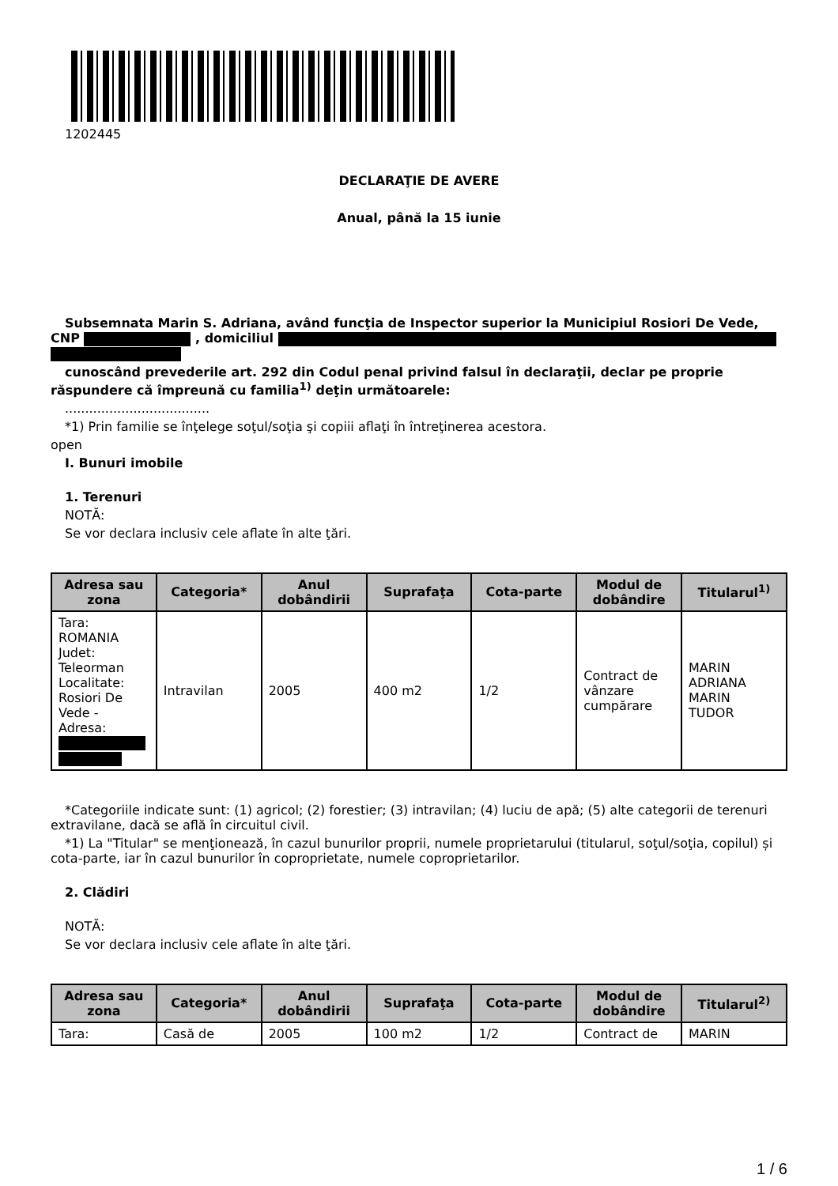1202445
DECLARAŢIE DE AVERE
Anual, până la 15 iunie
Subsemnata Marin S. Adriana, având funcţia de Inspector superior la Municipiul Rosiori De Vede, CNP , domiciliul
cunoscând prevederile art. 292 din Codul penal privind falsul în declaraţii, declar pe proprie răspundere că împreună cu familia<sup>1)</sup> deţin următoarele:
....................................
*1) Prin familie se înţelege soţul/soţia şi copiii aflaţi în întreţinerea acestora.
open
I. Bunuri imobile
1. Terenuri
NOTĂ:
Se vor declara inclusiv cele aflate în alte ţări.
| Adresa sau zona | Categoria* | Anul dobândirii | Suprafaţa | Cota-parte | Modul de dobândire | Titularul<sup>1)</sup> |
| --- | --- | --- | --- | --- | --- | --- |
| Tara: ROMANIA Judet: Teleorman Localitate: Rosiori De Vede - Adresa: | Intravilan | 2005 | 400 m2 | 1/2 | Contract de vânzare cumpărare | MARIN ADRIANA MARIN TUDOR |
*Categoriile indicate sunt: (1) agricol; (2) forestier; (3) intravilan; (4) luciu de apă; (5) alte categorii de terenuri extravilane, dacă se află în circuitul civil.
*1) La "Titular" se menţionează, în cazul bunurilor proprii, numele proprietarului (titularul, soţul/soţia, copilul) și cota-parte, iar în cazul bunurilor în coproprietate, numele coproprietarilor.
2. Clădiri
NOTĂ:
Se vor declara inclusiv cele aflate în alte ţări.
| Adresa sau zona | Categoria* | Anul dobândirii | Suprafaţa | Cota-parte | Modul de dobândire | Titularul<sup>2)</sup> |
| --- | --- | --- | --- | --- | --- | --- |
| Tara: | Casă de | 2005 | 100 m2 | 1/2 | Contract de | MARIN |
1 / 6